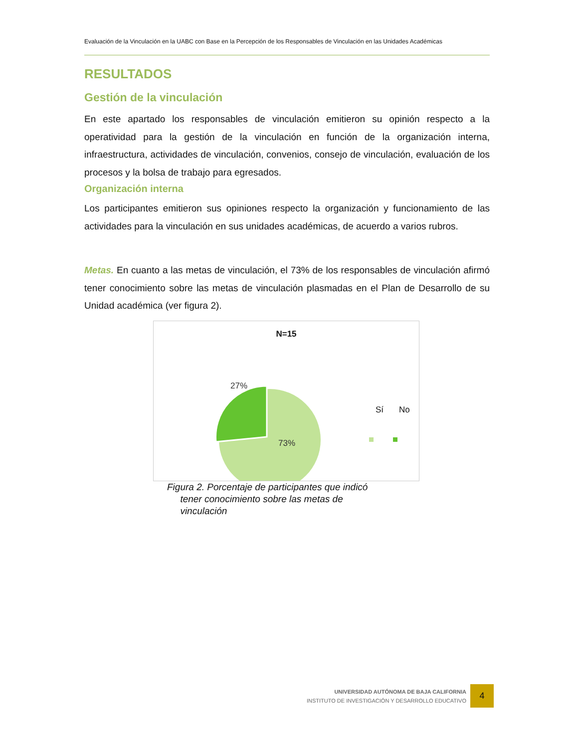Evaluación de la Vinculación en la UABC con Base en la Percepción de los Responsables de Vinculación en las Unidades Académicas
RESULTADOS
Gestión de la vinculación
En este apartado los responsables de vinculación emitieron su opinión respecto a la operatividad para la gestión de la vinculación en función de la organización interna, infraestructura, actividades de vinculación, convenios, consejo de vinculación, evaluación de los procesos y la bolsa de trabajo para egresados.
Organización interna
Los participantes emitieron sus opiniones respecto la organización y funcionamiento de las actividades para la vinculación en sus unidades académicas, de acuerdo a varios rubros.
Metas. En cuanto a las metas de vinculación, el 73% de los responsables de vinculación afirmó tener conocimiento sobre las metas de vinculación plasmadas en el Plan de Desarrollo de su Unidad académica (ver figura 2).
N=15
27%
73%
Sí No
Figura 2. Porcentaje de participantes que indicó
tener conocimiento sobre las metas de
vinculación
UNIVERSIDAD AUTÓNOMA DE BAJA CALIFORNIA
INSTITUTO DE INVESTIGACIÓN Y DESARROLLO EDUCATIVO
4